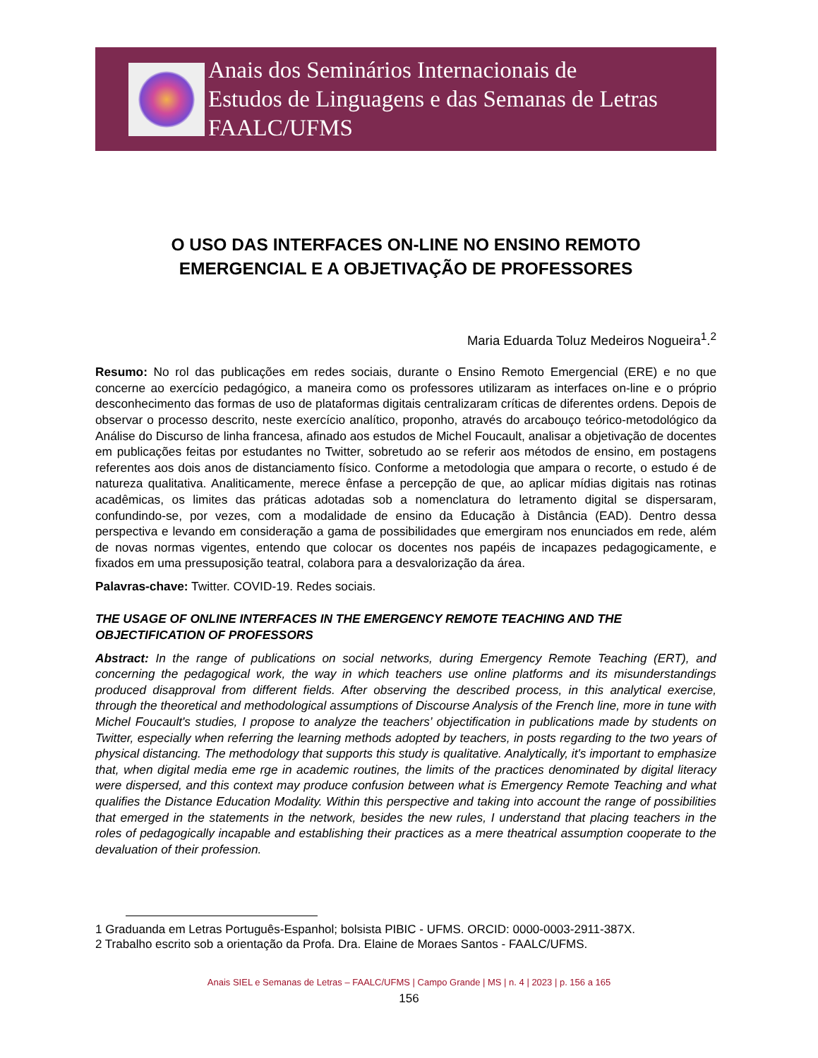Anais dos Seminários Internacionais de
Estudos de Linguagens e das Semanas de Letras
FAALC/UFMS
O USO DAS INTERFACES ON-LINE NO ENSINO REMOTO
EMERGENCIAL E A OBJETIVAÇÃO DE PROFESSORES
Maria Eduarda Toluz Medeiros Nogueira<sup>1</sup>.<sup>2</sup>
Resumo: No rol das publicações em redes sociais, durante o Ensino Remoto Emergencial (ERE) e no que concerne ao exercício pedagógico, a maneira como os professores utilizaram as interfaces on-line e o próprio desconhecimento das formas de uso de plataformas digitais centralizaram críticas de diferentes ordens. Depois de observar o processo descrito, neste exercício analítico, proponho, através do arcabouço teórico-metodológico da Análise do Discurso de linha francesa, afinado aos estudos de Michel Foucault, analisar a objetivação de docentes em publicações feitas por estudantes no Twitter, sobretudo ao se referir aos métodos de ensino, em postagens referentes aos dois anos de distanciamento físico. Conforme a metodologia que ampara o recorte, o estudo é de natureza qualitativa. Analiticamente, merece ênfase a percepção de que, ao aplicar mídias digitais nas rotinas acadêmicas, os limites das práticas adotadas sob a nomenclatura do letramento digital se dispersaram, confundindo-se, por vezes, com a modalidade de ensino da Educação à Distância (EAD). Dentro dessa perspectiva e levando em consideração a gama de possibilidades que emergiram nos enunciados em rede, além de novas normas vigentes, entendo que colocar os docentes nos papéis de incapazes pedagogicamente, e fixados em uma pressuposição teatral, colabora para a desvalorização da área.
Palavras-chave: Twitter. COVID-19. Redes sociais.
THE USAGE OF ONLINE INTERFACES IN THE EMERGENCY REMOTE TEACHING AND THE OBJECTIFICATION OF PROFESSORS
Abstract: In the range of publications on social networks, during Emergency Remote Teaching (ERT), and concerning the pedagogical work, the way in which teachers use online platforms and its misunderstandings produced disapproval from different fields. After observing the described process, in this analytical exercise, through the theoretical and methodological assumptions of Discourse Analysis of the French line, more in tune with Michel Foucault's studies, I propose to analyze the teachers’ objectification in publications made by students on Twitter, especially when referring the learning methods adopted by teachers, in posts regarding to the two years of physical distancing. The methodology that supports this study is qualitative. Analytically, it's important to emphasize that, when digital media eme rge in academic routines, the limits of the practices denominated by digital literacy were dispersed, and this context may produce confusion between what is Emergency Remote Teaching and what qualifies the Distance Education Modality. Within this perspective and taking into account the range of possibilities that emerged in the statements in the network, besides the new rules, I understand that placing teachers in the roles of pedagogically incapable and establishing their practices as a mere theatrical assumption cooperate to the devaluation of their profession.
1 Graduanda em Letras Português-Espanhol; bolsista PIBIC - UFMS. ORCID: 0000-0003-2911-387X.
2 Trabalho escrito sob a orientação da Profa. Dra. Elaine de Moraes Santos - FAALC/UFMS.
Anais SIEL e Semanas de Letras – FAALC/UFMS | Campo Grande | MS | n. 4 | 2023 | p. 156 a 165
156